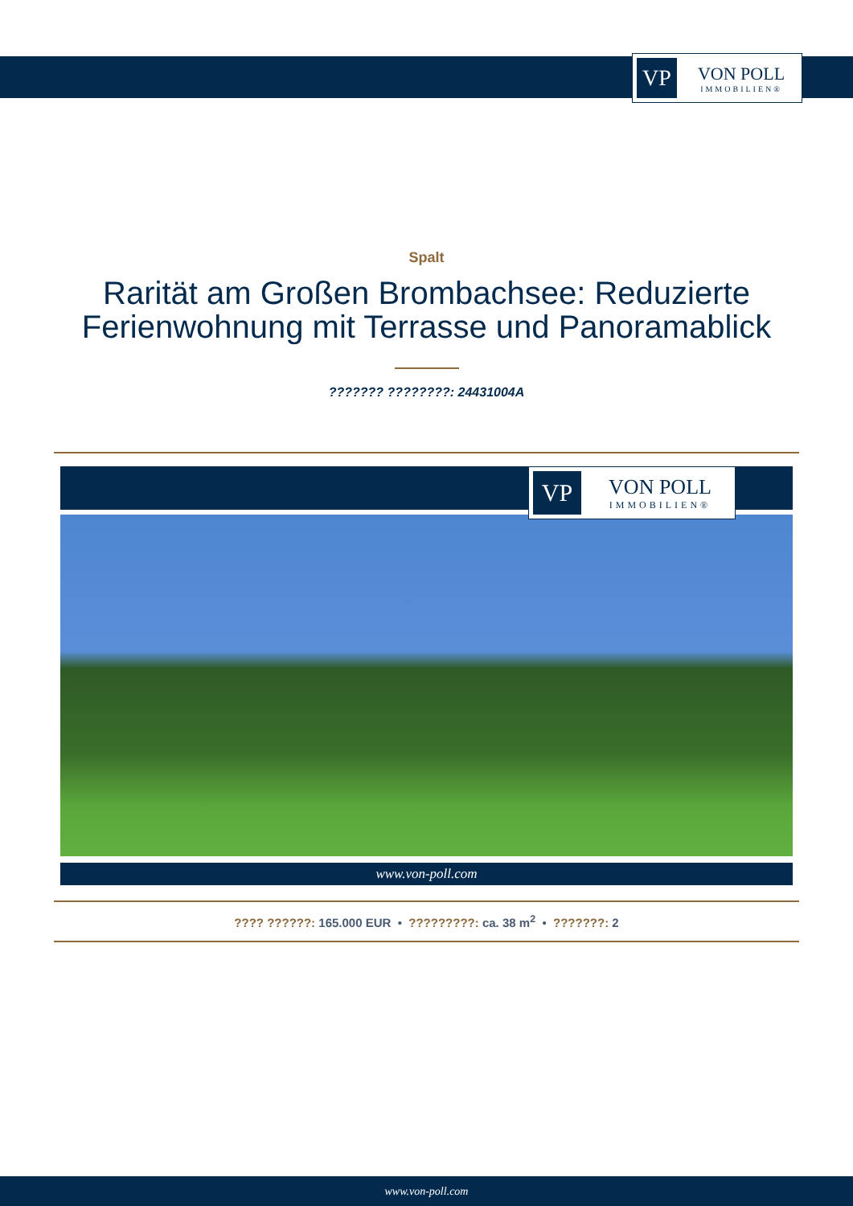VP
VON POLL
IMMOBILIEN®
Spalt
Rarität am Großen Brombachsee: Reduzierte Ferienwohnung mit Terrasse und Panoramablick
??????? ????????: 24431004A
VP
VON POLL
IMMOBILIEN®
www.von-poll.com
???? ??????: 165.000 EUR • ?????????: ca. 38 m<sup>2</sup> • ???????: 2
www.von-poll.com